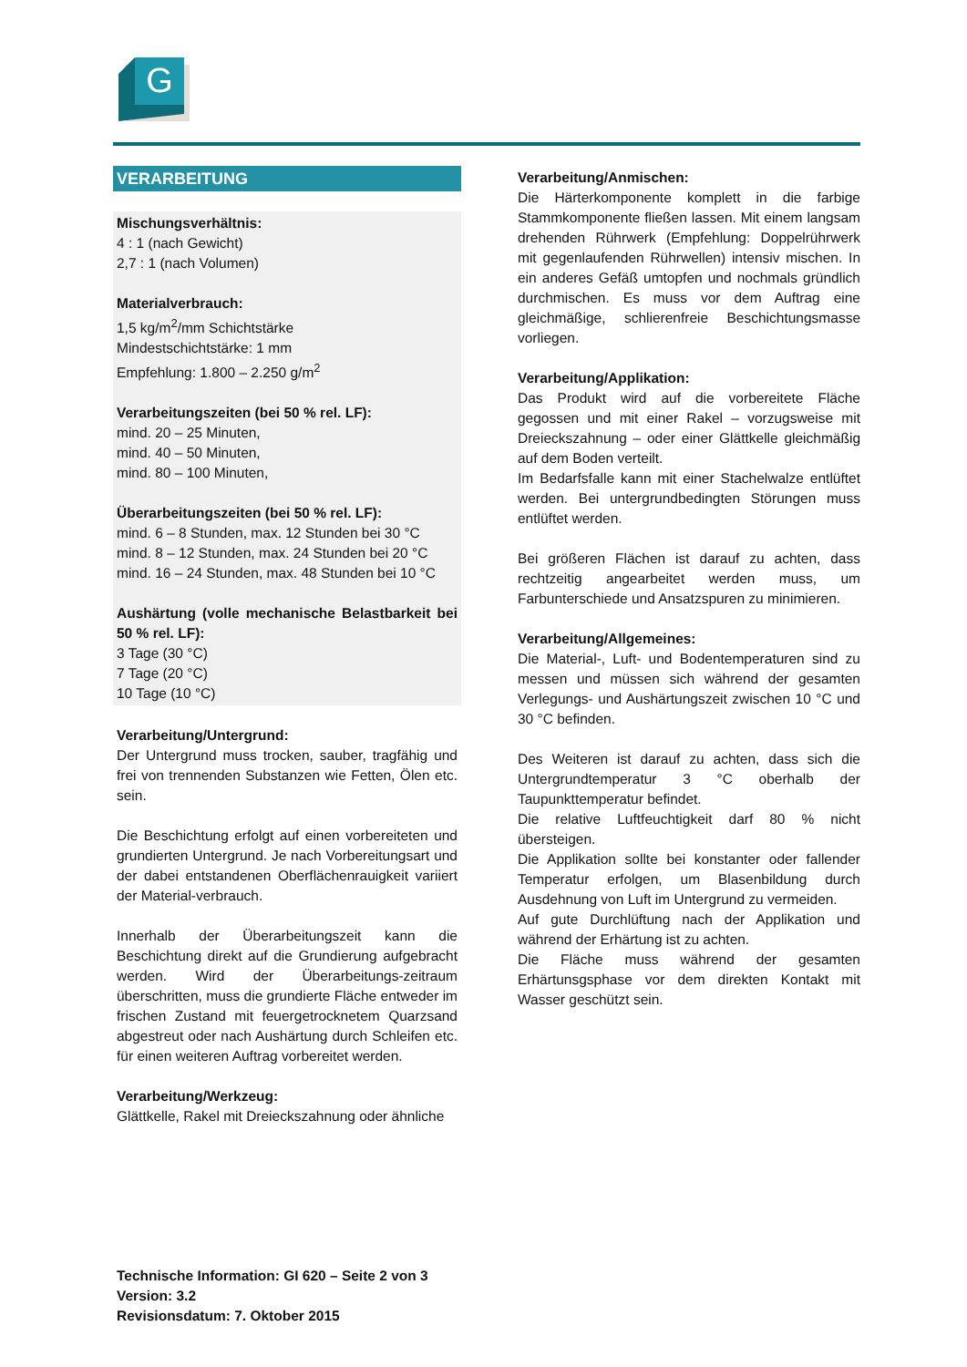G
VERARBEITUNG
Mischungsverhältnis:
4 : 1 (nach Gewicht)
2,7 : 1 (nach Volumen)
Materialverbrauch:
1,5 kg/m<sup>2</sup>/mm Schichtstärke
Mindestschichtstärke: 1 mm
Empfehlung: 1.800 – 2.250 g/m<sup>2</sup>
Verarbeitungszeiten (bei 50 % rel. LF):
mind. 20 – 25 Minuten,
mind. 40 – 50 Minuten,
mind. 80 – 100 Minuten,
Überarbeitungszeiten (bei 50 % rel. LF):
mind. 6 – 8 Stunden, max. 12 Stunden bei 30 °C
mind. 8 – 12 Stunden, max. 24 Stunden bei 20 °C
mind. 16 – 24 Stunden, max. 48 Stunden bei 10 °C
Aushärtung (volle mechanische Belastbarkeit bei 50 % rel. LF):
3 Tage (30 °C)
7 Tage (20 °C)
10 Tage (10 °C)
Verarbeitung/Untergrund:
Der Untergrund muss trocken, sauber, tragfähig und frei von trennenden Substanzen wie Fetten, Ölen etc. sein.
Die Beschichtung erfolgt auf einen vorbereiteten und grundierten Untergrund. Je nach Vorbereitungsart und der dabei entstandenen Oberflächenrauigkeit variiert der Material-verbrauch.
Innerhalb der Überarbeitungszeit kann die Beschichtung direkt auf die Grundierung aufgebracht werden. Wird der Überarbeitungs-zeitraum überschritten, muss die grundierte Fläche entweder im frischen Zustand mit feuergetrocknetem Quarzsand abgestreut oder nach Aushärtung durch Schleifen etc. für einen weiteren Auftrag vorbereitet werden.
Verarbeitung/Werkzeug:
Glättkelle, Rakel mit Dreieckszahnung oder ähnliche
Verarbeitung/Anmischen:
Die Härterkomponente komplett in die farbige Stammkomponente fließen lassen. Mit einem langsam drehenden Rührwerk (Empfehlung: Doppelrührwerk mit gegenlaufenden Rührwellen) intensiv mischen. In ein anderes Gefäß umtopfen und nochmals gründlich durchmischen. Es muss vor dem Auftrag eine gleichmäßige, schlierenfreie Beschichtungsmasse vorliegen.
Verarbeitung/Applikation:
Das Produkt wird auf die vorbereitete Fläche gegossen und mit einer Rakel – vorzugsweise mit Dreieckszahnung – oder einer Glättkelle gleichmäßig auf dem Boden verteilt.
Im Bedarfsfalle kann mit einer Stachelwalze entlüftet werden. Bei untergrundbedingten Störungen muss entlüftet werden.
Bei größeren Flächen ist darauf zu achten, dass rechtzeitig angearbeitet werden muss, um Farbunterschiede und Ansatzspuren zu minimieren.
Verarbeitung/Allgemeines:
Die Material-, Luft- und Bodentemperaturen sind zu messen und müssen sich während der gesamten Verlegungs- und Aushärtungszeit zwischen 10 °C und 30 °C befinden.
Des Weiteren ist darauf zu achten, dass sich die Untergrundtemperatur 3 °C oberhalb der Taupunkttemperatur befindet.
Die relative Luftfeuchtigkeit darf 80 % nicht übersteigen.
Die Applikation sollte bei konstanter oder fallender Temperatur erfolgen, um Blasenbildung durch Ausdehnung von Luft im Untergrund zu vermeiden.
Auf gute Durchlüftung nach der Applikation und während der Erhärtung ist zu achten.
Die Fläche muss während der gesamten Erhärtunsgsphase vor dem direkten Kontakt mit Wasser geschützt sein.
Technische Information: GI 620 – Seite 2 von 3
Version: 3.2
Revisionsdatum: 7. Oktober 2015